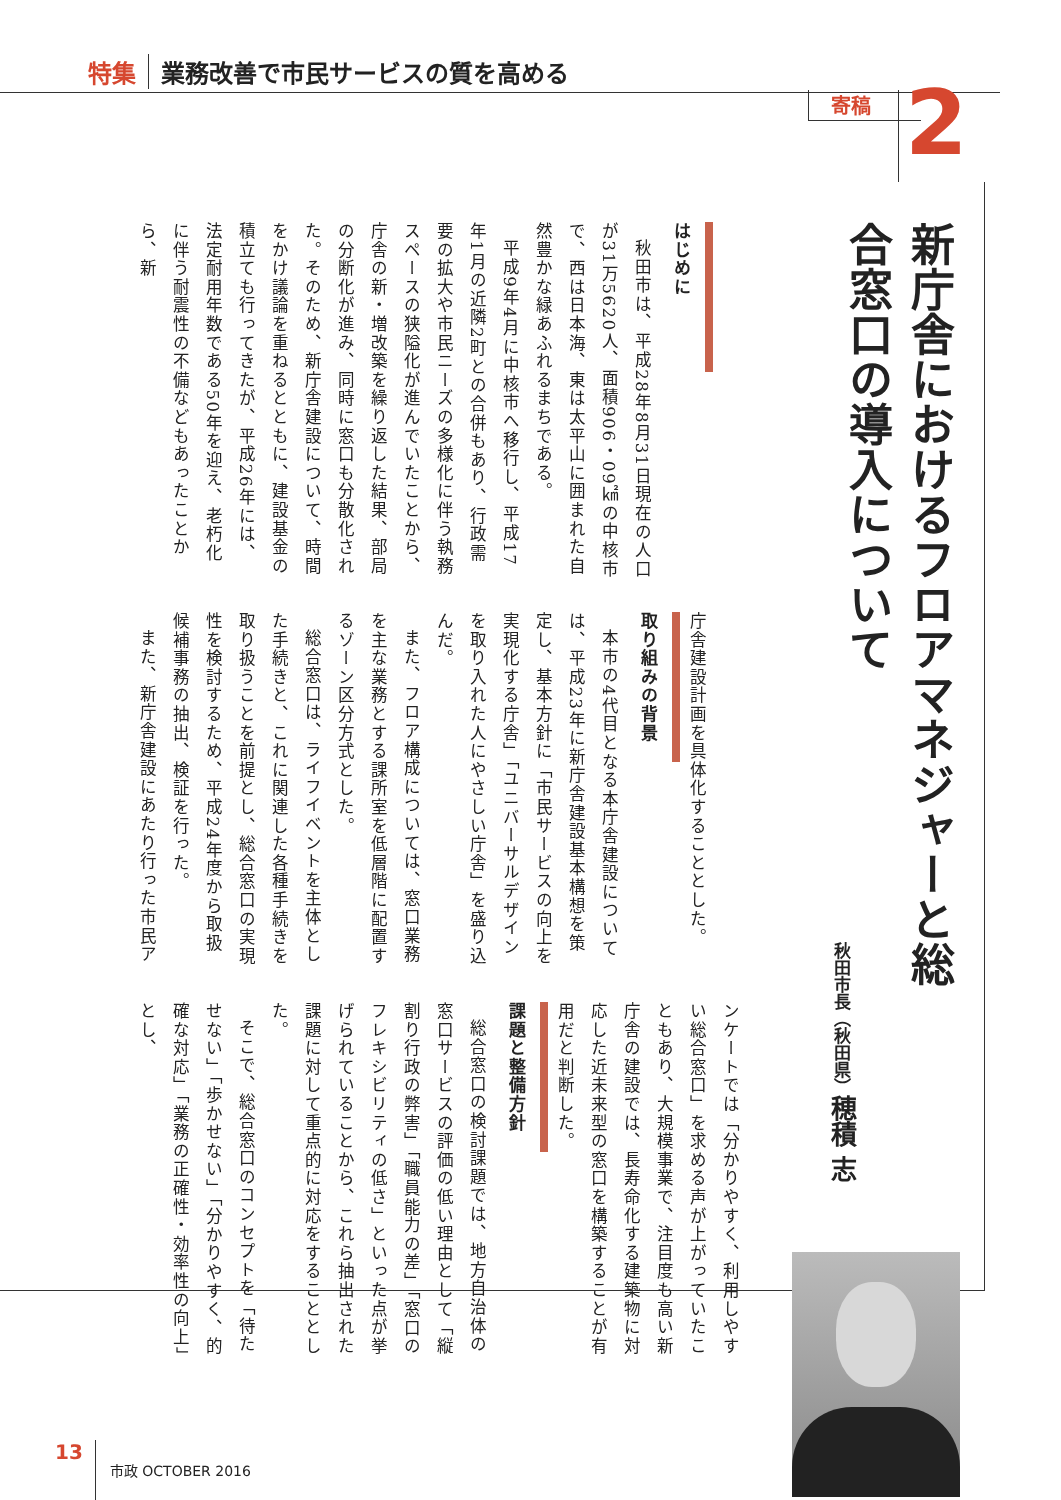特集 業務改善で市民サービスの質を高める
寄稿 2
新庁舎におけるフロアマネジャーと総合窓口の導入について
秋田市長（秋田県）穂積 志
はじめに
秋田市は、平成28年8月31日現在の人口が31万5620人、面積906・09㎢の中核市で、西は日本海、東は太平山に囲まれた自然豊かな緑あふれるまちである。
平成9年4月に中核市へ移行し、平成17年1月の近隣2町との合併もあり、行政需要の拡大や市民ニーズの多様化に伴う執務スペースの狭隘化が進んでいたことから、庁舎の新・増改築を繰り返した結果、部局の分断化が進み、同時に窓口も分散化された。そのため、新庁舎建設について、時間をかけ議論を重ねるとともに、建設基金の積立ても行ってきたが、平成26年には、法定耐用年数である50年を迎え、老朽化に伴う耐震性の不備などもあったことから、新
庁舎建設計画を具体化することとした。
取り組みの背景
本市の4代目となる本庁舎建設については、平成23年に新庁舎建設基本構想を策定し、基本方針に「市民サービスの向上を実現化する庁舎」「ユニバーサルデザインを取り入れた人にやさしい庁舎」を盛り込んだ。
また、フロア構成については、窓口業務を主な業務とする課所室を低層階に配置するゾーン区分方式とした。
総合窓口は、ライフイベントを主体とした手続きと、これに関連した各種手続きを取り扱うことを前提とし、総合窓口の実現性を検討するため、平成24年度から取扱候補事務の抽出、検証を行った。
また、新庁舎建設にあたり行った市民ア
ンケートでは「分かりやすく、利用しやすい総合窓口」を求める声が上がっていたこともあり、大規模事業で、注目度も高い新庁舎の建設では、長寿命化する建築物に対応した近未来型の窓口を構築することが有用だと判断した。
課題と整備方針
総合窓口の検討課題では、地方自治体の窓口サービスの評価の低い理由として「縦割り行政の弊害」「職員能力の差」「窓口のフレキシビリティの低さ」といった点が挙げられていることから、これら抽出された課題に対して重点的に対応をすることとした。
そこで、総合窓口のコンセプトを「待たせない」「歩かせない」「分かりやすく、的確な対応」「業務の正確性・効率性の向上」とし、
13 市政 OCTOBER 2016